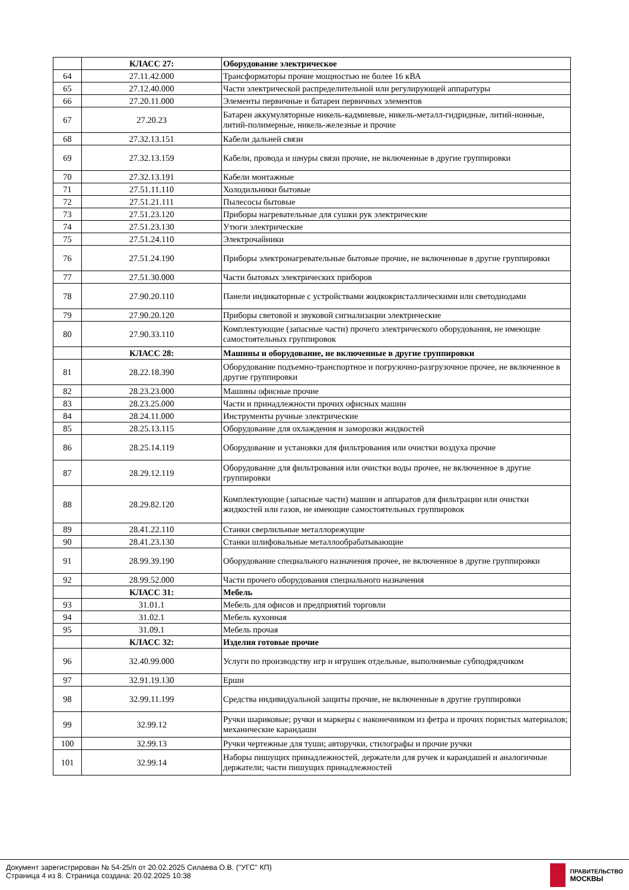| | КЛАСС 27: | Оборудование электрическое |
| 64 | 27.11.42.000 | Трансформаторы прочие мощностью не более 16 кВА |
| 65 | 27.12.40.000 | Части электрической распределительной или регулирующей аппаратуры |
| 66 | 27.20.11.000 | Элементы первичные и батареи первичных элементов |
| 67 | 27.20.23 | Батареи аккумуляторные никель-кадмиевые, никель-металл-гидридные, литий-ионные, литий-полимерные, никель-железные и прочие |
| 68 | 27.32.13.151 | Кабели дальней связи |
| 69 | 27.32.13.159 | Кабели, провода и шнуры связи прочие, не включенные в другие группировки |
| 70 | 27.32.13.191 | Кабели монтажные |
| 71 | 27.51.11.110 | Холодильники бытовые |
| 72 | 27.51.21.111 | Пылесосы бытовые |
| 73 | 27.51.23.120 | Приборы нагревательные для сушки рук электрические |
| 74 | 27.51.23.130 | Утюги электрические |
| 75 | 27.51.24.110 | Электрочайники |
| 76 | 27.51.24.190 | Приборы электронагревательные бытовые прочие, не включенные в другие группировки |
| 77 | 27.51.30.000 | Части бытовых электрических приборов |
| 78 | 27.90.20.110 | Панели индикаторные с устройствами жидкокристаллическими или светодиодами |
| 79 | 27.90.20.120 | Приборы световой и звуковой сигнализации электрические |
| 80 | 27.90.33.110 | Комплектующие (запасные части) прочего электрического оборудования, не имеющие самостоятельных группировок |
| | КЛАСС 28: | Машины и оборудование, не включенные в другие группировки |
| 81 | 28.22.18.390 | Оборудование подъемно-транспортное и погрузочно-разгрузочное прочее, не включенное в другие группировки |
| 82 | 28.23.23.000 | Машины офисные прочие |
| 83 | 28.23.25.000 | Части и принадлежности прочих офисных машин |
| 84 | 28.24.11.000 | Инструменты ручные электрические |
| 85 | 28.25.13.115 | Оборудование для охлаждения и заморозки жидкостей |
| 86 | 28.25.14.119 | Оборудование и установки для фильтрования или очистки воздуха прочие |
| 87 | 28.29.12.119 | Оборудование для фильтрования или очистки воды прочее, не включенное в другие группировки |
| 88 | 28.29.82.120 | Комплектующие (запасные части) машин и аппаратов для фильтрации или очистки жидкостей или газов, не имеющие самостоятельных группировок |
| 89 | 28.41.22.110 | Станки сверлильные металлорежущие |
| 90 | 28.41.23.130 | Станки шлифовальные металлообрабатывающие |
| 91 | 28.99.39.190 | Оборудование специального назначения прочее, не включенное в другие группировки |
| 92 | 28.99.52.000 | Части прочего оборудования специального назначения |
| | КЛАСС 31: | Мебель |
| 93 | 31.01.1 | Мебель для офисов и предприятий торговли |
| 94 | 31.02.1 | Мебель кухонная |
| 95 | 31.09.1 | Мебель прочая |
| | КЛАСС 32: | Изделия готовые прочие |
| 96 | 32.40.99.000 | Услуги по производству игр и игрушек отдельные, выполняемые субподрядчиком |
| 97 | 32.91.19.130 | Ерши |
| 98 | 32.99.11.199 | Средства индивидуальной защиты прочие, не включенные в другие группировки |
| 99 | 32.99.12 | Ручки шариковые; ручки и маркеры с наконечником из фетра и прочих пористых материалов; механические карандаши |
| 100 | 32.99.13 | Ручки чертежные для туши; авторучки, стилографы и прочие ручки |
| 101 | 32.99.14 | Наборы пишущих принадлежностей, держатели для ручек и карандашей и аналогичные держатели; части пишущих принадлежностей |
Документ зарегистрирован № 54-25/п от 20.02.2025 Силаева О.В. ("УГС" КП)
Страница 4 из 8. Страница создана: 20.02.2025 10:38
ПРАВИТЕЛЬСТВО
МОСКВЫ